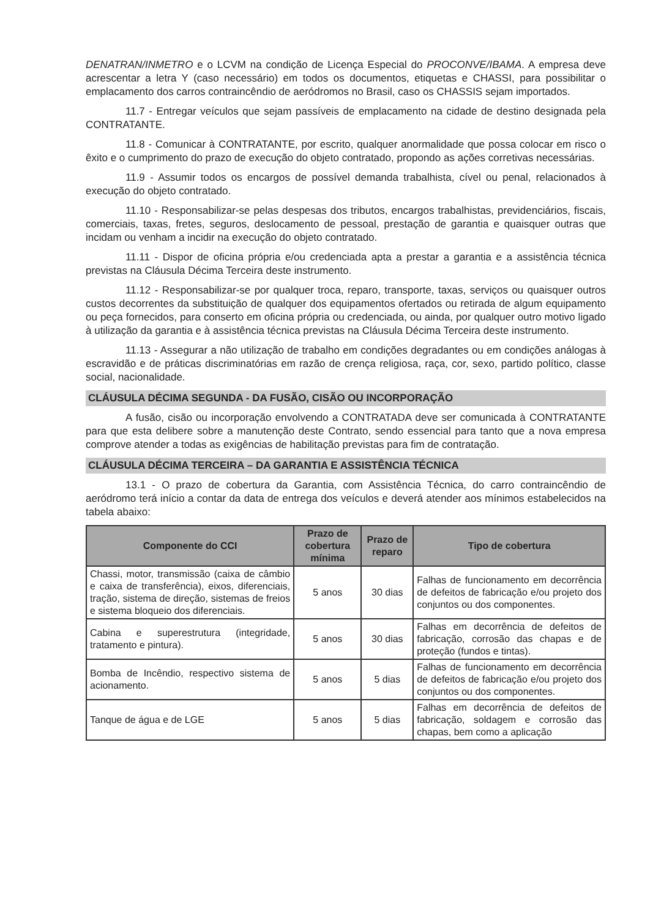DENATRAN/INMETRO e o LCVM na condição de Licença Especial do PROCONVE/IBAMA. A empresa deve acrescentar a letra Y (caso necessário) em todos os documentos, etiquetas e CHASSI, para possibilitar o emplacamento dos carros contraincêndio de aeródromos no Brasil, caso os CHASSIS sejam importados.
11.7 - Entregar veículos que sejam passíveis de emplacamento na cidade de destino designada pela CONTRATANTE.
11.8 - Comunicar à CONTRATANTE, por escrito, qualquer anormalidade que possa colocar em risco o êxito e o cumprimento do prazo de execução do objeto contratado, propondo as ações corretivas necessárias.
11.9 - Assumir todos os encargos de possível demanda trabalhista, cível ou penal, relacionados à execução do objeto contratado.
11.10 - Responsabilizar-se pelas despesas dos tributos, encargos trabalhistas, previdenciários, fiscais, comerciais, taxas, fretes, seguros, deslocamento de pessoal, prestação de garantia e quaisquer outras que incidam ou venham a incidir na execução do objeto contratado.
11.11 - Dispor de oficina própria e/ou credenciada apta a prestar a garantia e a assistência técnica previstas na Cláusula Décima Terceira deste instrumento.
11.12 - Responsabilizar-se por qualquer troca, reparo, transporte, taxas, serviços ou quaisquer outros custos decorrentes da substituição de qualquer dos equipamentos ofertados ou retirada de algum equipamento ou peça fornecidos, para conserto em oficina própria ou credenciada, ou ainda, por qualquer outro motivo ligado à utilização da garantia e à assistência técnica previstas na Cláusula Décima Terceira deste instrumento.
11.13 - Assegurar a não utilização de trabalho em condições degradantes ou em condições análogas à escravidão e de práticas discriminatórias em razão de crença religiosa, raça, cor, sexo, partido político, classe social, nacionalidade.
CLÁUSULA DÉCIMA SEGUNDA - DA FUSÃO, CISÃO OU INCORPORAÇÃO
A fusão, cisão ou incorporação envolvendo a CONTRATADA deve ser comunicada à CONTRATANTE para que esta delibere sobre a manutenção deste Contrato, sendo essencial para tanto que a nova empresa comprove atender a todas as exigências de habilitação previstas para fim de contratação.
CLÁUSULA DÉCIMA TERCEIRA – DA GARANTIA E ASSISTÊNCIA TÉCNICA
13.1 - O prazo de cobertura da Garantia, com Assistência Técnica, do carro contraincêndio de aeródromo terá início a contar da data de entrega dos veículos e deverá atender aos mínimos estabelecidos na tabela abaixo:
| Componente do CCI | Prazo de cobertura mínima | Prazo de reparo | Tipo de cobertura |
| --- | --- | --- | --- |
| Chassi, motor, transmissão (caixa de câmbio e caixa de transferência), eixos, diferenciais, tração, sistema de direção, sistemas de freios e sistema bloqueio dos diferenciais. | 5 anos | 30 dias | Falhas de funcionamento em decorrência de defeitos de fabricação e/ou projeto dos conjuntos ou dos componentes. |
| Cabina e superestrutura (integridade, tratamento e pintura). | 5 anos | 30 dias | Falhas em decorrência de defeitos de fabricação, corrosão das chapas e de proteção (fundos e tintas). |
| Bomba de Incêndio, respectivo sistema de acionamento. | 5 anos | 5 dias | Falhas de funcionamento em decorrência de defeitos de fabricação e/ou projeto dos conjuntos ou dos componentes. |
| Tanque de água e de LGE | 5 anos | 5 dias | Falhas em decorrência de defeitos de fabricação, soldagem e corrosão das chapas, bem como a aplicação |